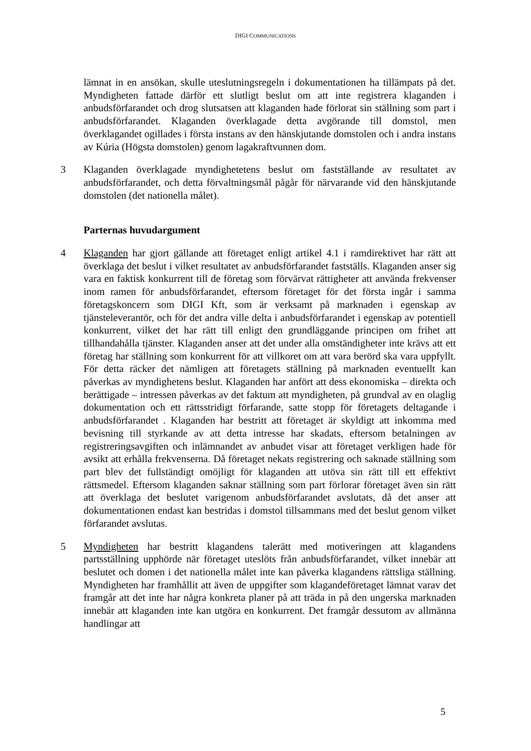DIGI COMMUNICATIONS
lämnat in en ansökan, skulle uteslutningsregeln i dokumentationen ha tillämpats på det. Myndigheten fattade därför ett slutligt beslut om att inte registrera klaganden i anbudsförfarandet och drog slutsatsen att klaganden hade förlorat sin ställning som part i anbudsförfarandet. Klaganden överklagade detta avgörande till domstol, men överklagandet ogillades i första instans av den hänskjutande domstolen och i andra instans av Kúria (Högsta domstolen) genom lagakraftvunnen dom.
3 Klaganden överklagade myndighetetens beslut om fastställande av resultatet av anbudsförfarandet, och detta förvaltningsmål pågår för närvarande vid den hänskjutande domstolen (det nationella målet).
Parternas huvudargument
4 Klaganden har gjort gällande att företaget enligt artikel 4.1 i ramdirektivet har rätt att överklaga det beslut i vilket resultatet av anbudsförfarandet fastställs. Klaganden anser sig vara en faktisk konkurrent till de företag som förvärvat rättigheter att använda frekvenser inom ramen för anbudsförfarandet, eftersom företaget för det första ingår i samma företagskoncern som DIGI Kft, som är verksamt på marknaden i egenskap av tjänsteleverantör, och för det andra ville delta i anbudsförfarandet i egenskap av potentiell konkurrent, vilket det har rätt till enligt den grundläggande principen om frihet att tillhandahålla tjänster. Klaganden anser att det under alla omständigheter inte krävs att ett företag har ställning som konkurrent för att villkoret om att vara berörd ska vara uppfyllt. För detta räcker det nämligen att företagets ställning på marknaden eventuellt kan påverkas av myndighetens beslut. Klaganden har anfört att dess ekonomiska – direkta och berättigade – intressen påverkas av det faktum att myndigheten, på grundval av en olaglig dokumentation och ett rättsstridigt förfarande, satte stopp för företagets deltagande i anbudsförfarandet . Klaganden har bestritt att företaget är skyldigt att inkomma med bevisning till styrkande av att detta intresse har skadats, eftersom betalningen av registreringsavgiften och inlämnandet av anbudet visar att företaget verkligen hade för avsikt att erhålla frekvenserna. Då företaget nekats registrering och saknade ställning som part blev det fullständigt omöjligt för klaganden att utöva sin rätt till ett effektivt rättsmedel. Eftersom klaganden saknar ställning som part förlorar företaget även sin rätt att överklaga det beslutet varigenom anbudsförfarandet avslutats, då det anser att dokumentationen endast kan bestridas i domstol tillsammans med det beslut genom vilket förfarandet avslutas.
5 Myndigheten har bestritt klagandens talerätt med motiveringen att klagandens partsställning upphörde när företaget uteslöts från anbudsförfarandet, vilket innebär att beslutet och domen i det nationella målet inte kan påverka klagandens rättsliga ställning. Myndigheten har framhållit att även de uppgifter som klagandeföretaget lämnat varav det framgår att det inte har några konkreta planer på att träda in på den ungerska marknaden innebär att klaganden inte kan utgöra en konkurrent. Det framgår dessutom av allmänna handlingar att
5